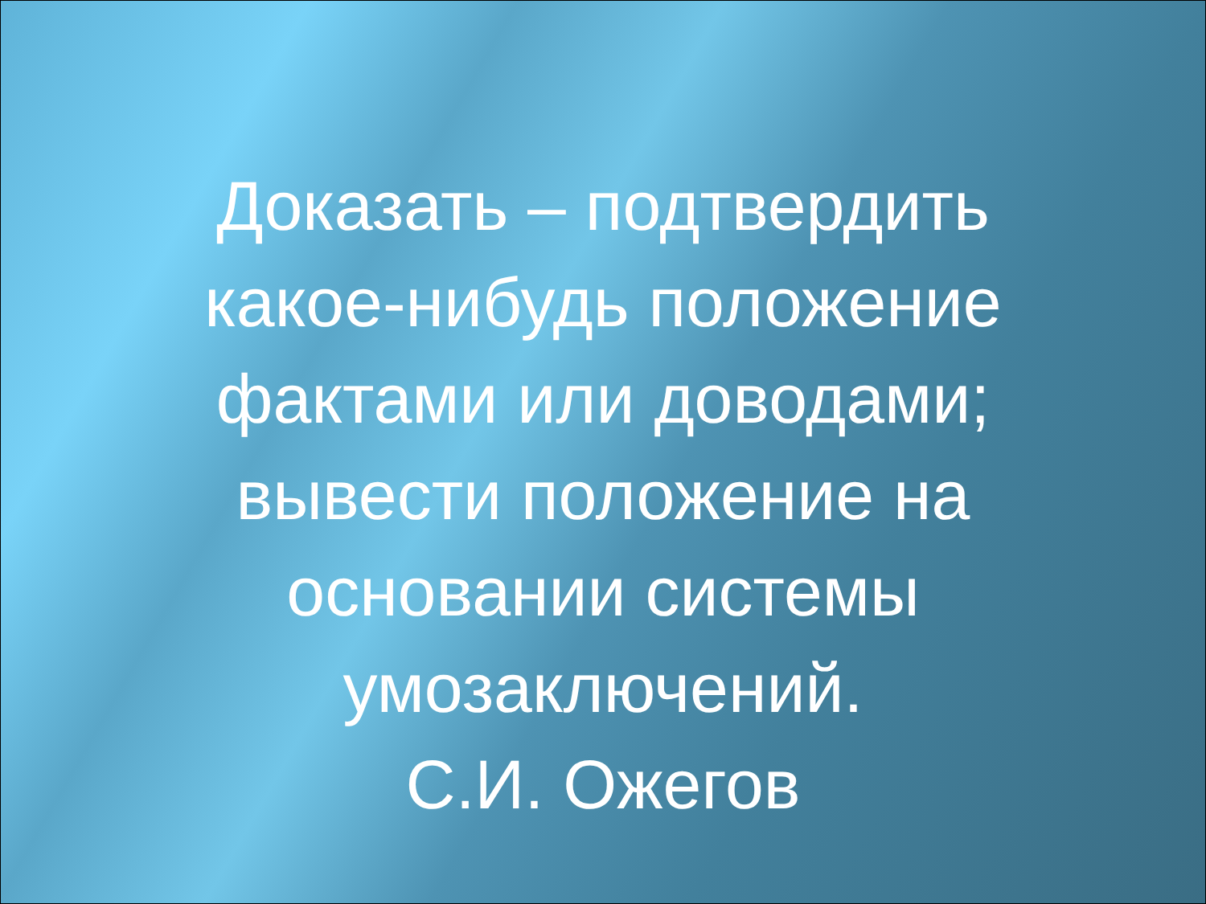Доказать – подтвердить какое-нибудь положение фактами или доводами; вывести положение на основании системы умозаключений.
С.И. Ожегов